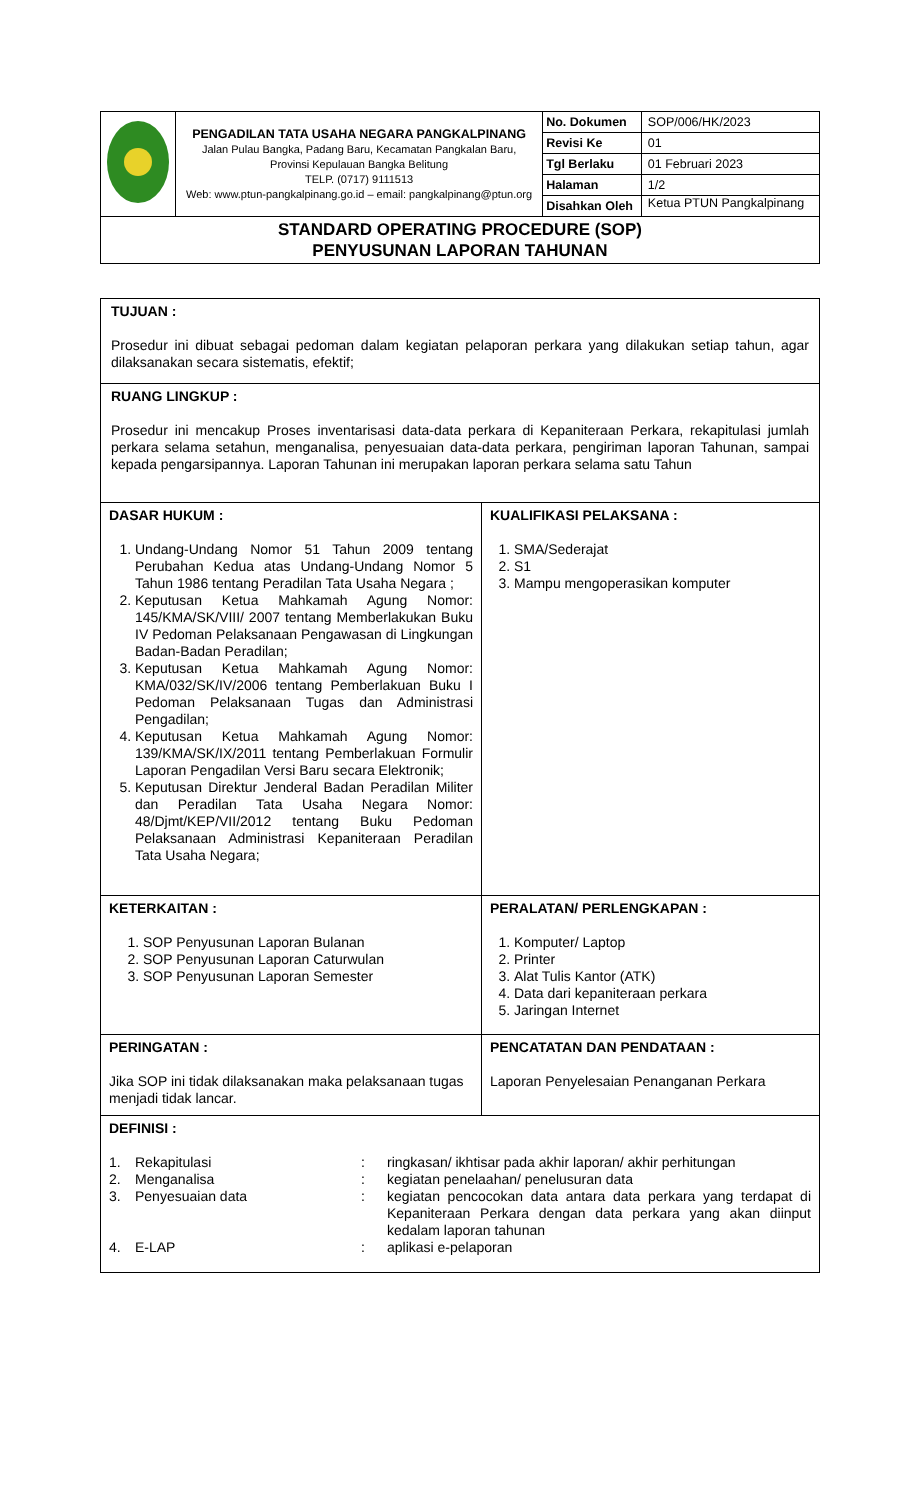| | PENGADILAN TATA USAHA NEGARA PANGKALPINANG Jalan Pulau Bangka, Padang Baru, Kecamatan Pangkalan Baru, Provinsi Kepulauan Bangka Belitung TELP. (0717) 9111513 Web: www.ptun-pangkalpinang.go.id – email: pangkalpinang@ptun.org | No. Dokumen | SOP/006/HK/2023 |
| | | Revisi Ke | 01 |
| | | Tgl Berlaku | 01 Februari 2023 |
| | | Halaman | 1/2 |
| | | Disahkan Oleh | Ketua PTUN Pangkalpinang |
| STANDARD OPERATING PROCEDURE (SOP) PENYUSUNAN LAPORAN TAHUNAN | | | |
| TUJUAN : Prosedur ini dibuat sebagai pedoman dalam kegiatan pelaporan perkara yang dilakukan setiap tahun, agar dilaksanakan secara sistematis, efektif; | |
| RUANG LINGKUP : Prosedur ini mencakup Proses inventarisasi data-data perkara di Kepaniteraan Perkara, rekapitulasi jumlah perkara selama setahun, menganalisa, penyesuaian data-data perkara, pengiriman laporan Tahunan, sampai kepada pengarsipannya. Laporan Tahunan ini merupakan laporan perkara selama satu Tahun | |
| DASAR HUKUM : 1. Undang-Undang Nomor 51 Tahun 2009 tentang Perubahan Kedua atas Undang-Undang Nomor 5 Tahun 1986 tentang Peradilan Tata Usaha Negara ; 2. Keputusan Ketua Mahkamah Agung Nomor: 145/KMA/SK/VIII/ 2007 tentang Memberlakukan Buku IV Pedoman Pelaksanaan Pengawasan di Lingkungan Badan-Badan Peradilan; 3. Keputusan Ketua Mahkamah Agung Nomor: KMA/032/SK/IV/2006 tentang Pemberlakuan Buku I Pedoman Pelaksanaan Tugas dan Administrasi Pengadilan; 4. Keputusan Ketua Mahkamah Agung Nomor: 139/KMA/SK/IX/2011 tentang Pemberlakuan Formulir Laporan Pengadilan Versi Baru secara Elektronik; 5. Keputusan Direktur Jenderal Badan Peradilan Militer dan Peradilan Tata Usaha Negara Nomor: 48/Djmt/KEP/VII/2012 tentang Buku Pedoman Pelaksanaan Administrasi Kepaniteraan Peradilan Tata Usaha Negara; | KUALIFIKASI PELAKSANA : 1. SMA/Sederajat 2. S1 3. Mampu mengoperasikan komputer |
| KETERKAITAN : 1. SOP Penyusunan Laporan Bulanan 2. SOP Penyusunan Laporan Caturwulan 3. SOP Penyusunan Laporan Semester | PERALATAN/ PERLENGKAPAN : 1. Komputer/ Laptop 2. Printer 3. Alat Tulis Kantor (ATK) 4. Data dari kepaniteraan perkara 5. Jaringan Internet |
| PERINGATAN : Jika SOP ini tidak dilaksanakan maka pelaksanaan tugas menjadi tidak lancar. | PENCATATAN DAN PENDATAAN : Laporan Penyelesaian Penanganan Perkara |
| DEFINISI : / 1. / Rekapitulasi / : / ringkasan/ ikhtisar pada akhir laporan/ akhir perhitungan / / 2. / Menganalisa / : / kegiatan penelaahan/ penelusuran data / / 3. / Penyesuaian data / : / kegiatan pencocokan data antara data perkara yang terdapat di Kepaniteraan Perkara dengan data perkara yang akan diinput kedalam laporan tahunan / / 4. / E-LAP / : / aplikasi e-pelaporan / | |